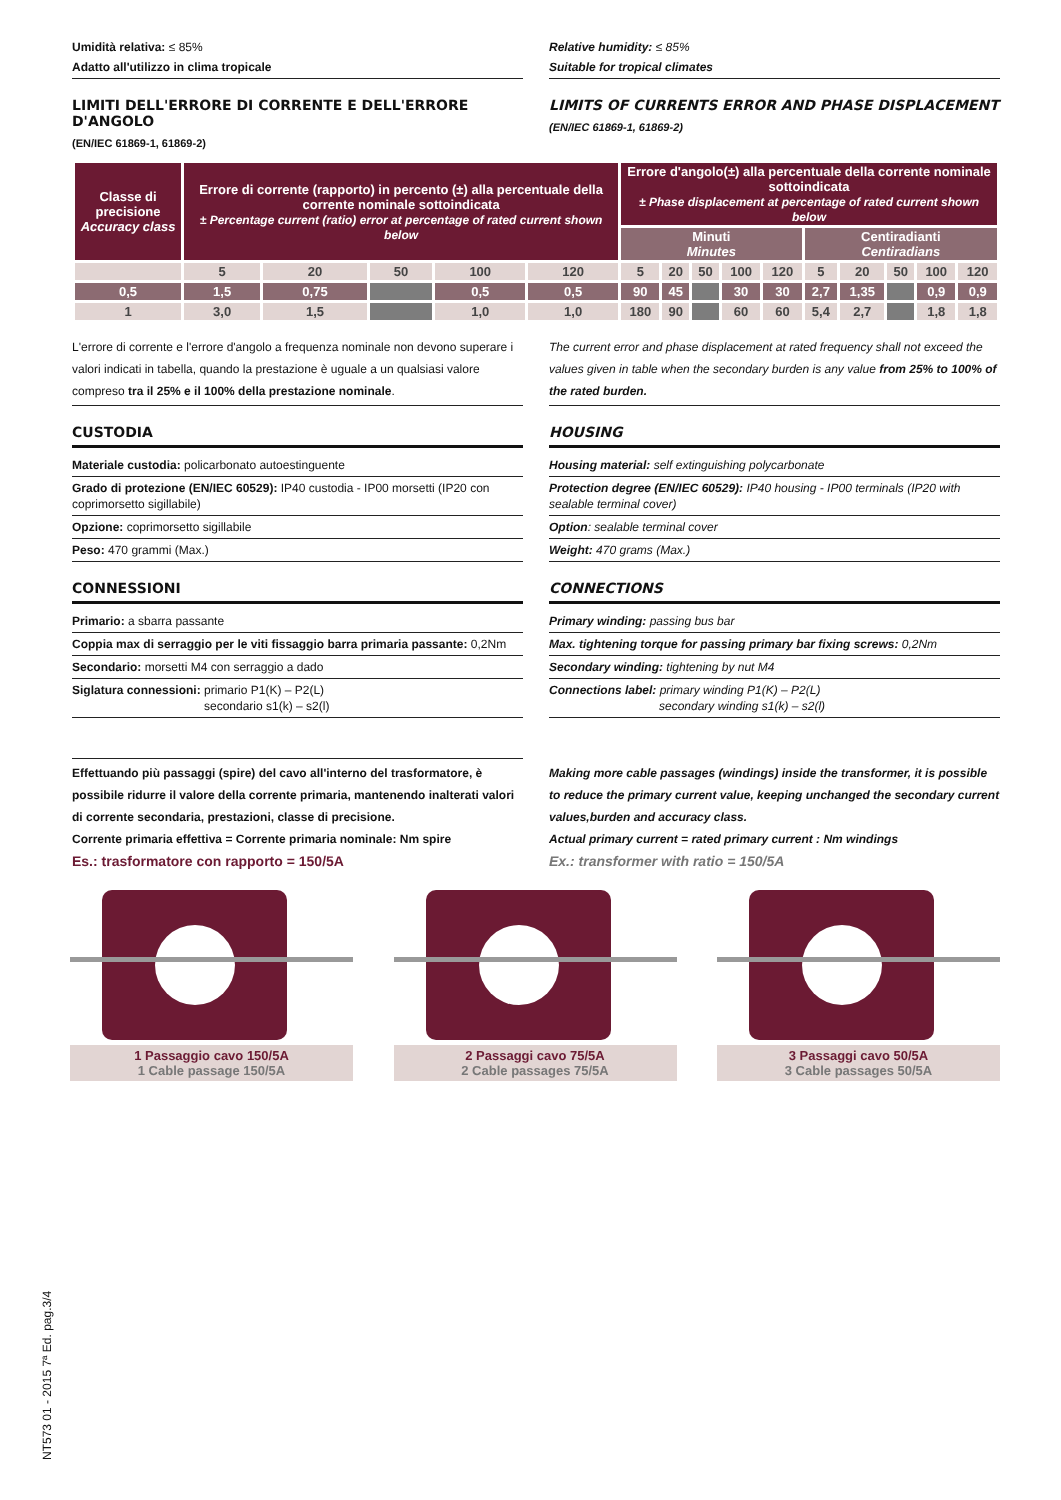Umidità relativa: ≤ 85%
Adatto all'utilizzo in clima tropicale
LIMITI DELL'ERRORE DI CORRENTE E DELL'ERRORE D'ANGOLO
(EN/IEC 61869-1, 61869-2)
Relative humidity: ≤ 85%
Suitable for tropical climates
LIMITS OF CURRENTS ERROR AND PHASE DISPLACEMENT
(EN/IEC 61869-1, 61869-2)
| Classe di precisione Accuracy class | Errore di corrente (rapporto) in percento (±) alla percentuale della corrente nominale sottoindicata ± Percentage current (ratio) error at percentage of rated current shown below | | | | | Errore d'angolo(±) alla percentuale della corrente nominale sottoindicata ± Phase displacement at percentage of rated current shown below | | | | | | | | | |
| --- | --- | --- | --- | --- | --- | --- | --- | --- | --- | --- | --- | --- | --- | --- | --- |
| | | | | | | Minuti Minutes | | | | | Centiradianti Centiradians | | | | |
| | 5 | 20 | 50 | 100 | 120 | 5 | 20 | 50 | 100 | 120 | 5 | 20 | 50 | 100 | 120 |
| 0,5 | 1,5 | 0,75 | | 0,5 | 0,5 | 90 | 45 | | 30 | 30 | 2,7 | 1,35 | | 0,9 | 0,9 |
| 1 | 3,0 | 1,5 | | 1,0 | 1,0 | 180 | 90 | | 60 | 60 | 5,4 | 2,7 | | 1,8 | 1,8 |
L'errore di corrente e l'errore d'angolo a frequenza nominale non devono superare i valori indicati in tabella, quando la prestazione è uguale a un qualsiasi valore compreso tra il 25% e il 100% della prestazione nominale.
CUSTODIA
Materiale custodia: policarbonato autoestinguente
Grado di protezione (EN/IEC 60529): IP40 custodia - IP00 morsetti (IP20 con coprimorsetto sigillabile)
Opzione: coprimorsetto sigillabile
Peso: 470 grammi (Max.)
CONNESSIONI
Primario: a sbarra passante
Coppia max di serraggio per le viti fissaggio barra primaria passante: 0,2Nm
Secondario: morsetti M4 con serraggio a dado
Siglatura connessioni: primario P1(K) – P2(L)
secondario s1(k) – s2(l)
Effettuando più passaggi (spire) del cavo all'interno del trasformatore, è possibile ridurre il valore della corrente primaria, mantenendo inalterati valori di corrente secondaria, prestazioni, classe di precisione.
Corrente primaria effettiva = Corrente primaria nominale: Nm spire
Es.: trasformatore con rapporto = 150/5A
The current error and phase displacement at rated frequency shall not exceed the values given in table when the secondary burden is any value from 25% to 100% of the rated burden.
HOUSING
Housing material: self extinguishing polycarbonate
Protection degree (EN/IEC 60529): IP40 housing - IP00 terminals (IP20 with sealable terminal cover)
Option: sealable terminal cover
Weight: 470 grams (Max.)
CONNECTIONS
Primary winding: passing bus bar
Max. tightening torque for passing primary bar fixing screws: 0,2Nm
Secondary winding: tightening by nut M4
Connections label: primary winding P1(K) – P2(L)
secondary winding s1(k) – s2(l)
Making more cable passages (windings) inside the transformer, it is possible to reduce the primary current value, keeping unchanged the secondary current values,burden and accuracy class.
Actual primary current = rated primary current : Nm windings
Ex.: transformer with ratio = 150/5A
1 Passaggio cavo 150/5A
1 Cable passage 150/5A
2 Passaggi cavo 75/5A
2 Cable passages 75/5A
3 Passaggi cavo 50/5A
3 Cable passages 50/5A
NT573 01 - 2015 7ª Ed. pag.3/4